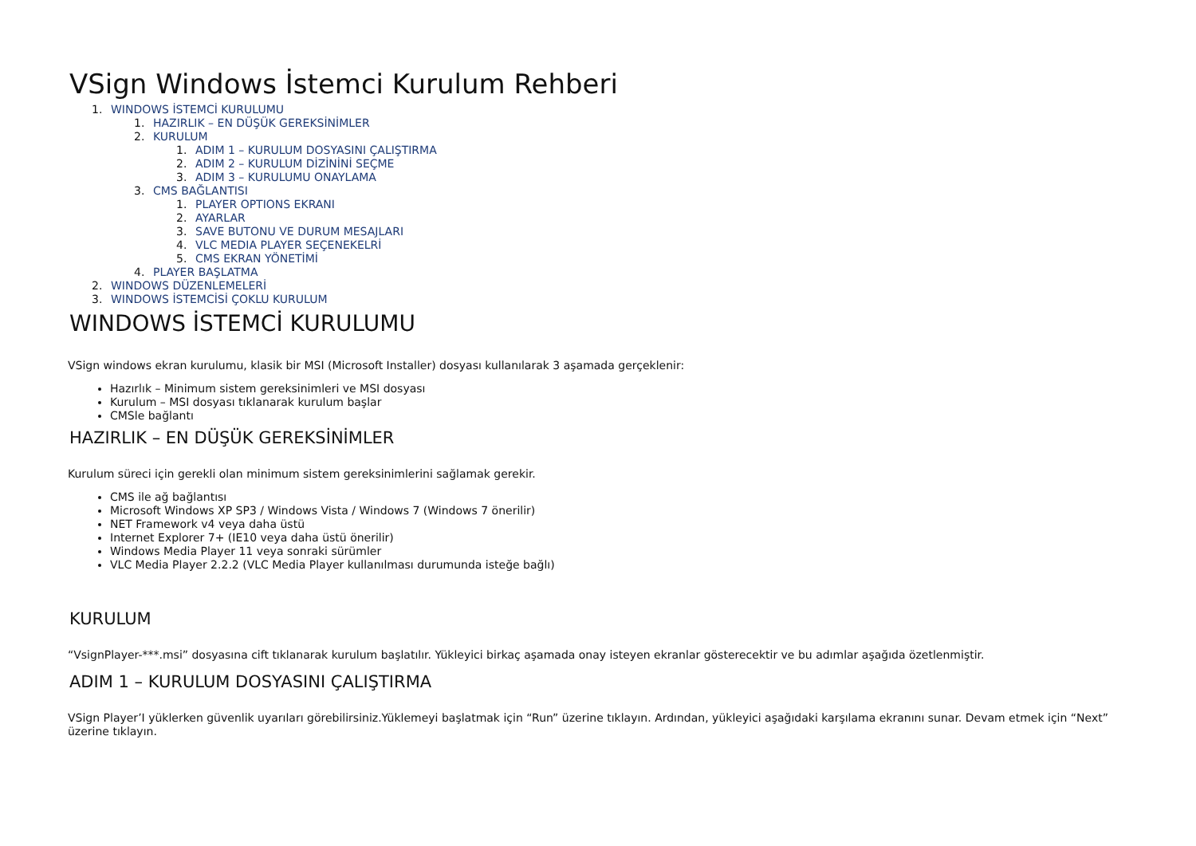VSign Windows İstemci Kurulum Rehberi
1. WINDOWS İSTEMCİ KURULUMU
1. HAZIRLIK – EN DÜŞÜK GEREKSİNİMLER
2. KURULUM
1. ADIM 1 – KURULUM DOSYASINI ÇALIŞTIRMA
2. ADIM 2 – KURULUM DİZİNİNİ SEÇME
3. ADIM 3 – KURULUMU ONAYLAMA
3. CMS BAĞLANTISI
1. PLAYER OPTIONS EKRANI
2. AYARLAR
3. SAVE BUTONU VE DURUM MESAJLARI
4. VLC MEDIA PLAYER SEÇENEKELRİ
5. CMS EKRAN YÖNETİMİ
4. PLAYER BAŞLATMA
2. WINDOWS DÜZENLEMELERİ
3. WINDOWS İSTEMCİSİ ÇOKLU KURULUM
WINDOWS İSTEMCİ KURULUMU
VSign windows ekran kurulumu, klasik bir MSI (Microsoft Installer) dosyası kullanılarak 3 aşamada gerçeklenir:
Hazırlık – Minimum sistem gereksinimleri ve MSI dosyası
Kurulum – MSI dosyası tıklanarak kurulum başlar
CMSle bağlantı
HAZIRLIK – EN DÜŞÜK GEREKSİNİMLER
Kurulum süreci için gerekli olan minimum sistem gereksinimlerini sağlamak gerekir.
CMS ile ağ bağlantısı
Microsoft Windows XP SP3 / Windows Vista / Windows 7 (Windows 7 önerilir)
NET Framework v4 veya daha üstü
Internet Explorer 7+ (IE10 veya daha üstü önerilir)
Windows Media Player 11 veya sonraki sürümler
VLC Media Player 2.2.2 (VLC Media Player kullanılması durumunda isteğe bağlı)
KURULUM
“VsignPlayer-***.msi” dosyasına cift tıklanarak kurulum başlatılır. Yükleyici birkaç aşamada onay isteyen ekranlar gösterecektir ve bu adımlar aşağıda özetlenmiştir.
ADIM 1 – KURULUM DOSYASINI ÇALIŞTIRMA
VSign Player’I yüklerken güvenlik uyarıları görebilirsiniz.Yüklemeyi başlatmak için “Run” üzerine tıklayın. Ardından, yükleyici aşağıdaki karşılama ekranını sunar. Devam etmek için “Next” üzerine tıklayın.